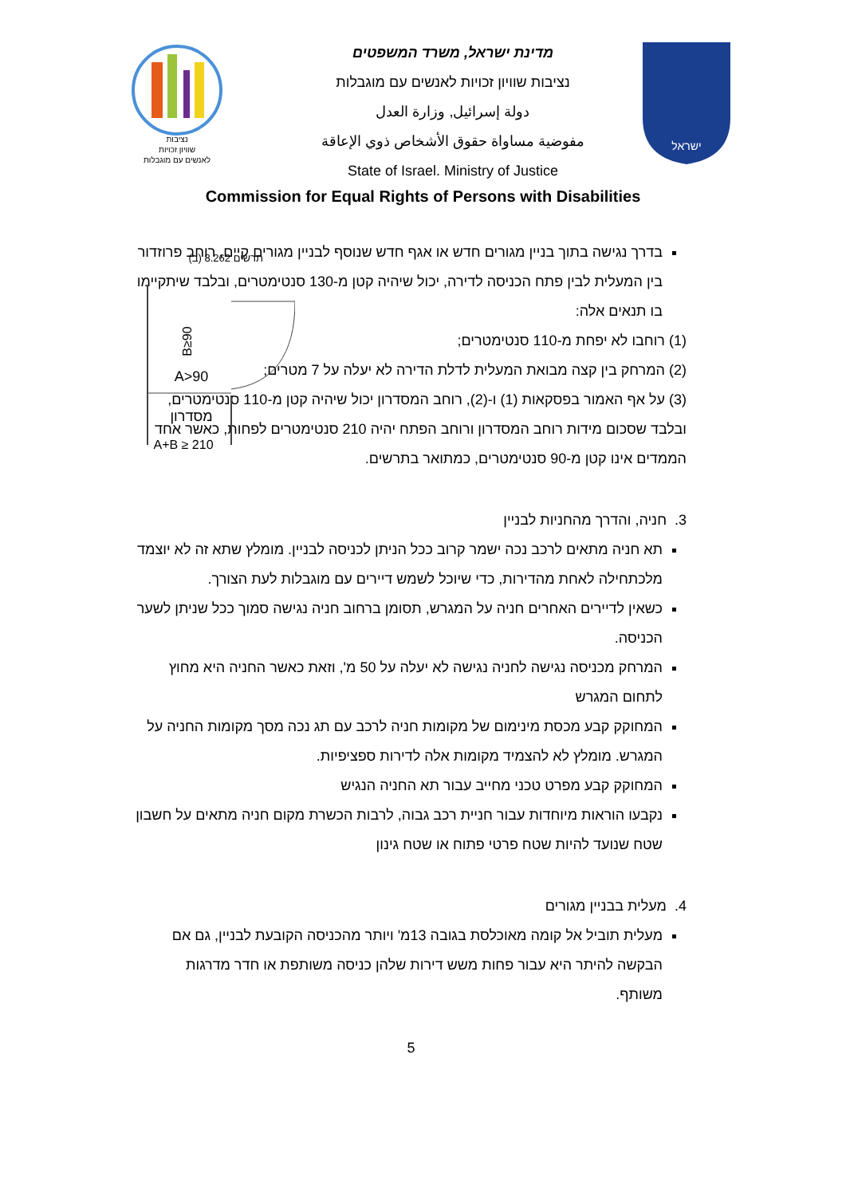נציבות
שוויון זכויות
לאנשים עם מוגבלות
מדינת ישראל, משרד המשפטים
נציבות שוויון זכויות לאנשים עם מוגבלות
دولة إسرائيل, وزارة العدل
مفوضية مساواة حقوق الأشخاص ذوي الإعاقة
State of Israel. Ministry of Justice
ישראל
Commission for Equal Rights of Persons with Disabilities
בדרך נגישה בתוך בניין מגורים חדש או אגף חדש שנוסף לבניין מגורים קיים, רוחב פרוזדור בין המעלית לבין פתח הכניסה לדירה, יכול שיהיה קטן מ-130 סנטימטרים, ובלבד שיתקיימו בו תנאים אלה:
(1) רוחבו לא יפחת מ-110 סנטימטרים;
(2) המרחק בין קצה מבואת המעלית לדלת הדירה לא יעלה על 7 מטרים;
(3) על אף האמור בפסקאות (1) ו-(2), רוחב המסדרון יכול שיהיה קטן מ-110 סנטימטרים, ובלבד שסכום מידות רוחב המסדרון ורוחב הפתח יהיה 210 סנטימטרים לפחות, כאשר אחד הממדים אינו קטן מ-90 סנטימטרים, כמתואר בתרשים.
תרשים 8.262 (ב)
B≥90
A>90
מסדרון
A+B ≥ 210
3. חניה, והדרך מהחניות לבניין
תא חניה מתאים לרכב נכה ישמר קרוב ככל הניתן לכניסה לבניין. מומלץ שתא זה לא יוצמד מלכתחילה לאחת מהדירות, כדי שיוכל לשמש דיירים עם מוגבלות לעת הצורך.
כשאין לדיירים האחרים חניה על המגרש, תסומן ברחוב חניה נגישה סמוך ככל שניתן לשער הכניסה.
המרחק מכניסה נגישה לחניה נגישה לא יעלה על 50 מ', וזאת כאשר החניה היא מחוץ לתחום המגרש
המחוקק קבע מכסת מינימום של מקומות חניה לרכב עם תג נכה מסך מקומות החניה על המגרש. מומלץ לא להצמיד מקומות אלה לדירות ספציפיות.
המחוקק קבע מפרט טכני מחייב עבור תא החניה הנגיש
נקבעו הוראות מיוחדות עבור חניית רכב גבוה, לרבות הכשרת מקום חניה מתאים על חשבון שטח שנועד להיות שטח פרטי פתוח או שטח גינון
4. מעלית בבניין מגורים
מעלית תוביל אל קומה מאוכלסת בגובה 13מ' ויותר מהכניסה הקובעת לבניין, גם אם הבקשה להיתר היא עבור פחות משש דירות שלהן כניסה משותפת או חדר מדרגות משותף.
5